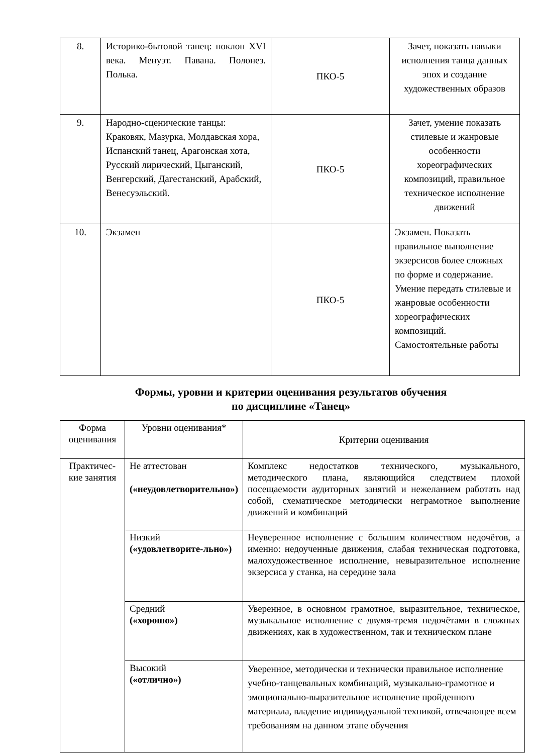| 8. | Историко-бытовой танец: поклон XVI века. Менуэт. Павана. Полонез. Полька. | ПКО-5 | Зачет, показать навыки исполнения танца данных эпох и создание художественных образов |
| 9. | Народно-сценические танцы: Краковяк, Мазурка, Молдавская хора, Испанский танец, Арагонская хота, Русский лирический, Цыганский, Венгерский, Дагестанский, Арабский, Венесуэльский. | ПКО-5 | Зачет, умение показать стилевые и жанровые особенности хореографических композиций, правильное техническое исполнение движений |
| 10. | Экзамен | ПКО-5 | Экзамен. Показать правильное выполнение экзерсисов более сложных по форме и содержание. Умение передать стилевые и жанровые особенности хореографических композиций. Самостоятельные работы |
Формы, уровни и критерии оценивания результатов обучения
по дисциплине «Танец»
| Форма оценивания | Уровни оценивания* | Критерии оценивания |
| Практичес-кие занятия | Не аттестован («неудовлетворительно») | Комплекс недостатков технического, музыкального, методического плана, являющийся следствием плохой посещаемости аудиторных занятий и нежеланием работать над собой, схематическое методически неграмотное выполнение движений и комбинаций |
| | Низкий («удовлетворите-льно») | Неуверенное исполнение с большим количеством недочётов, а именно: недоученные движения, слабая техническая подготовка, малохудожественное исполнение, невыразительное исполнение экзерсиса у станка, на середине зала |
| | Средний («хорошо») | Уверенное, в основном грамотное, выразительное, техническое, музыкальное исполнение с двумя-тремя недочётами в сложных движениях, как в художественном, так и техническом плане |
| | Высокий («отлично») | Уверенное, методически и технически правильное исполнение учебно-танцевальных комбинаций, музыкально-грамотное и эмоционально-выразительное исполнение пройденного материала, владение индивидуальной техникой, отвечающее всем требованиям на данном этапе обучения |